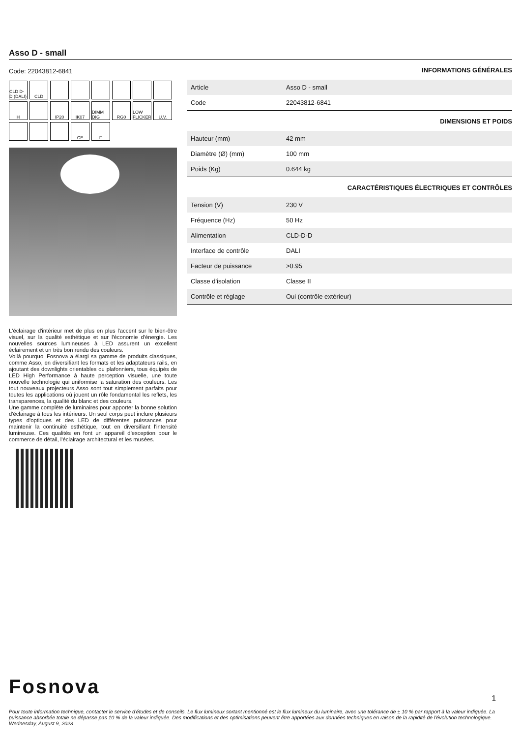Asso D - small
Code: 22043812-6841
CLD D-D (DALI)
CLD
H
IP20
IK07
DIMM DIG
RG0
LOW FLICKER
U.V.
CE
□
L'éclairage d'intérieur met de plus en plus l'accent sur le bien-être visuel, sur la qualité esthétique et sur l'économie d'énergie. Les nouvelles sources lumineuses à LED assurent un excellent éclairement et un très bon rendu des couleurs.
Voilà pourquoi Fosnova a élargi sa gamme de produits classiques, comme Asso, en diversifiant les formats et les adaptateurs rails, en ajoutant des downlights orientables ou plafonniers, tous équipés de LED High Performance à haute perception visuelle, une toute nouvelle technologie qui uniformise la saturation des couleurs. Les tout nouveaux projecteurs Asso sont tout simplement parfaits pour toutes les applications où jouent un rôle fondamental les reflets, les transparences, la qualité du blanc et des couleurs.
Une gamme complète de luminaires pour apporter la bonne solution d'éclairage à tous les intérieurs. Un seul corps peut inclure plusieurs types d'optiques et des LED de différentes puissances pour maintenir la continuité esthétique, tout en diversifiant l'intensité lumineuse. Ces qualités en font un appareil d'exception pour le commerce de détail, l'éclairage architectural et les musées.
INFORMATIONS GÉNÉRALES
| Article | Asso D - small |
| Code | 22043812-6841 |
DIMENSIONS ET POIDS
| Hauteur (mm) | 42 mm |
| Diamètre (Ø) (mm) | 100 mm |
| Poids (Kg) | 0.644 kg |
CARACTÉRISTIQUES ÉLECTRIQUES ET CONTRÔLES
| Tension (V) | 230 V |
| Fréquence (Hz) | 50 Hz |
| Alimentation | CLD-D-D |
| Interface de contrôle | DALI |
| Facteur de puissance | >0.95 |
| Classe d'isolation | Classe II |
| Contrôle et réglage | Oui (contrôle extérieur) |
Fosnova 1
Pour toute information technique, contacter le service d'études et de conseils. Le flux lumineux sortant mentionné est le flux lumineux du luminaire, avec une tolérance de ± 10 % par rapport à la valeur indiquée. La puissance absorbée totale ne dépasse pas 10 % de la valeur indiquée. Des modifications et des optimisations peuvent être apportées aux données techniques en raison de la rapidité de l'évolution technologique. Wednesday, August 9, 2023